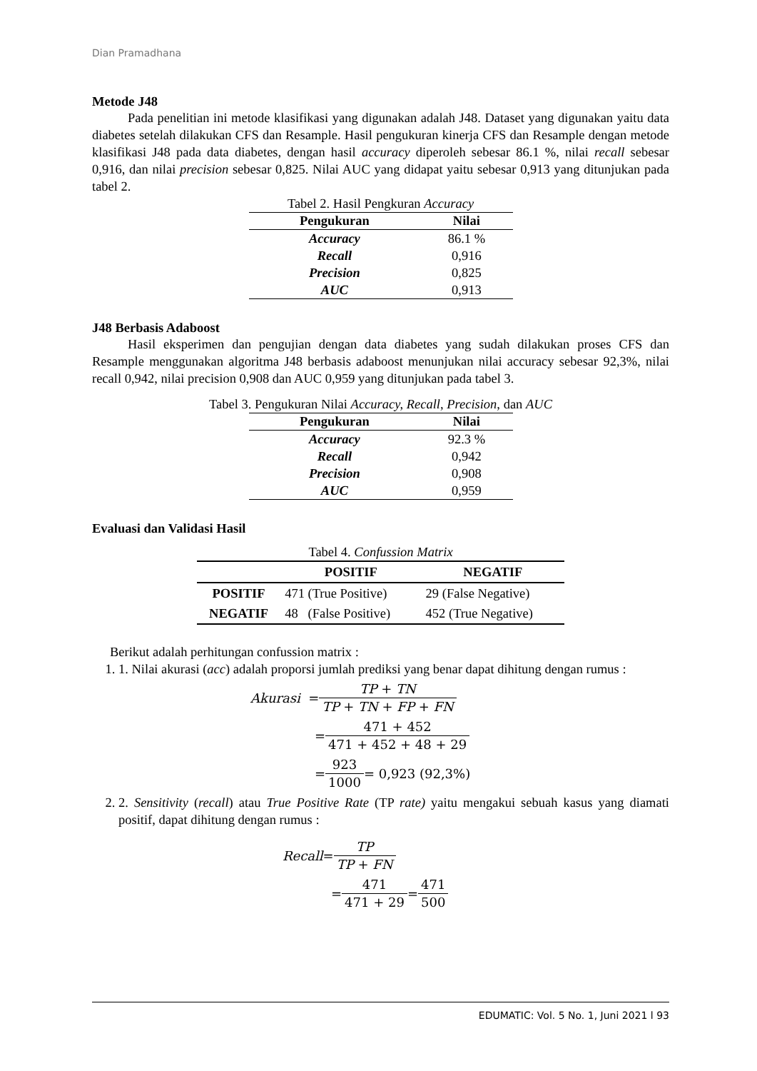Dian Pramadhana
Metode J48
Pada penelitian ini metode klasifikasi yang digunakan adalah J48. Dataset yang digunakan yaitu data diabetes setelah dilakukan CFS dan Resample. Hasil pengukuran kinerja CFS dan Resample dengan metode klasifikasi J48 pada data diabetes, dengan hasil accuracy diperoleh sebesar 86.1 %, nilai recall sebesar 0,916, dan nilai precision sebesar 0,825. Nilai AUC yang didapat yaitu sebesar 0,913 yang ditunjukan pada tabel 2.
Tabel 2. Hasil Pengkuran Accuracy
| Pengukuran | Nilai |
| --- | --- |
| Accuracy | 86.1 % |
| Recall | 0,916 |
| Precision | 0,825 |
| AUC | 0,913 |
J48 Berbasis Adaboost
Hasil eksperimen dan pengujian dengan data diabetes yang sudah dilakukan proses CFS dan Resample menggunakan algoritma J48 berbasis adaboost menunjukan nilai accuracy sebesar 92,3%, nilai recall 0,942, nilai precision 0,908 dan AUC 0,959 yang ditunjukan pada tabel 3.
Tabel 3. Pengukuran Nilai Accuracy, Recall, Precision, dan AUC
| Pengukuran | Nilai |
| --- | --- |
| Accuracy | 92.3 % |
| Recall | 0,942 |
| Precision | 0,908 |
| AUC | 0,959 |
Evaluasi dan Validasi Hasil
Tabel 4. Confussion Matrix
| | POSITIF | NEGATIF |
| --- | --- | --- |
| POSITIF | 471 (True Positive) | 29 (False Negative) |
| NEGATIF | 48 (False Positive) | 452 (True Negative) |
Berikut adalah perhitungan confussion matrix :
1. 1. Nilai akurasi (acc) adalah proporsi jumlah prediksi yang benar dapat dihitung dengan rumus :
Akurasi = TP + TN TP + TN + FP + FN
= 471 + 452 471 + 452 + 48 + 29
= 923 1000 = 0,923 (92,3%)
2. 2. Sensitivity (recall) atau True Positive Rate (TP rate) yaitu mengakui sebuah kasus yang diamati positif, dapat dihitung dengan rumus :
Recall = TP TP + FN
= 471 471 + 29 = 471 500
EDUMATIC: Vol. 5 No. 1, Juni 2021 l 93